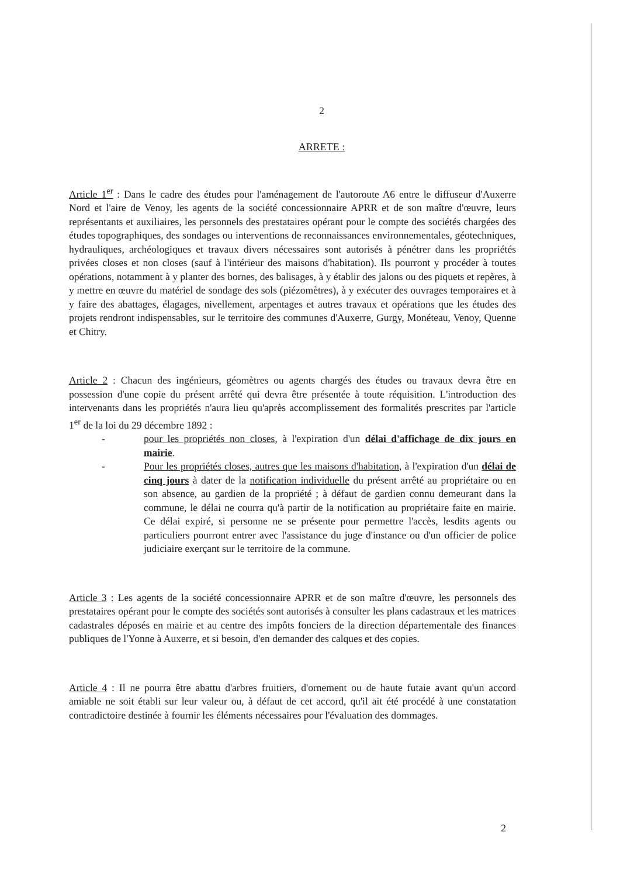2
ARRETE :
Article 1<sup>er</sup> : Dans le cadre des études pour l'aménagement de l'autoroute A6 entre le diffuseur d'Auxerre Nord et l'aire de Venoy, les agents de la société concessionnaire APRR et de son maître d'œuvre, leurs représentants et auxiliaires, les personnels des prestataires opérant pour le compte des sociétés chargées des études topographiques, des sondages ou interventions de reconnaissances environnementales, géotechniques, hydrauliques, archéologiques et travaux divers nécessaires sont autorisés à pénétrer dans les propriétés privées closes et non closes (sauf à l'intérieur des maisons d'habitation). Ils pourront y procéder à toutes opérations, notamment à y planter des bornes, des balisages, à y établir des jalons ou des piquets et repères, à y mettre en œuvre du matériel de sondage des sols (piézomètres), à y exécuter des ouvrages temporaires et à y faire des abattages, élagages, nivellement, arpentages et autres travaux et opérations que les études des projets rendront indispensables, sur le territoire des communes d'Auxerre, Gurgy, Monéteau, Venoy, Quenne et Chitry.
Article 2 : Chacun des ingénieurs, géomètres ou agents chargés des études ou travaux devra être en possession d'une copie du présent arrêté qui devra être présentée à toute réquisition. L'introduction des intervenants dans les propriétés n'aura lieu qu'après accomplissement des formalités prescrites par l'article 1<sup>er</sup> de la loi du 29 décembre 1892 :
- pour les propriétés non closes, à l'expiration d'un délai d'affichage de dix jours en mairie.
- Pour les propriétés closes, autres que les maisons d'habitation, à l'expiration d'un délai de cinq jours à dater de la notification individuelle du présent arrêté au propriétaire ou en son absence, au gardien de la propriété ; à défaut de gardien connu demeurant dans la commune, le délai ne courra qu'à partir de la notification au propriétaire faite en mairie. Ce délai expiré, si personne ne se présente pour permettre l'accès, lesdits agents ou particuliers pourront entrer avec l'assistance du juge d'instance ou d'un officier de police judiciaire exerçant sur le territoire de la commune.
Article 3 : Les agents de la société concessionnaire APRR et de son maître d'œuvre, les personnels des prestataires opérant pour le compte des sociétés sont autorisés à consulter les plans cadastraux et les matrices cadastrales déposés en mairie et au centre des impôts fonciers de la direction départementale des finances publiques de l'Yonne à Auxerre, et si besoin, d'en demander des calques et des copies.
Article 4 : Il ne pourra être abattu d'arbres fruitiers, d'ornement ou de haute futaie avant qu'un accord amiable ne soit établi sur leur valeur ou, à défaut de cet accord, qu'il ait été procédé à une constatation contradictoire destinée à fournir les éléments nécessaires pour l'évaluation des dommages.
2